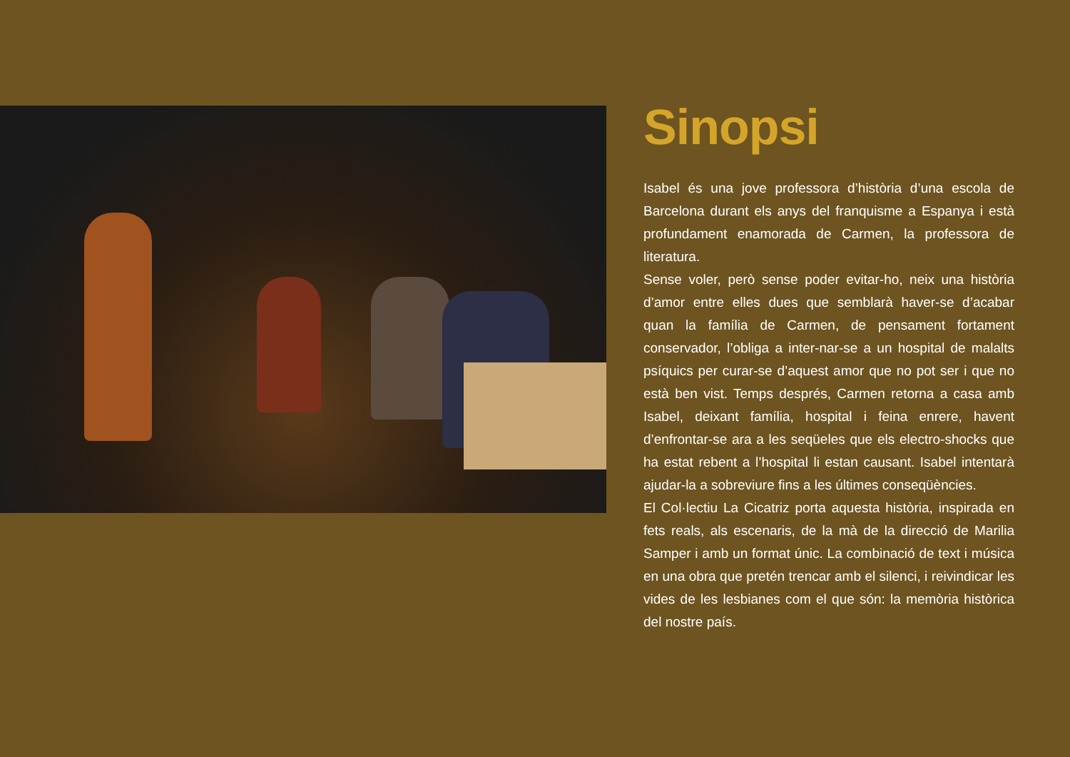Sinopsi
Isabel és una jove professora d’història d’una escola de Barcelona durant els anys del franquisme a Espanya i està profundament enamorada de Carmen, la professora de literatura.
Sense voler, però sense poder evitar-ho, neix una història d’amor entre elles dues que semblarà haver-se d’acabar quan la família de Carmen, de pensament fortament conservador, l’obliga a inter-nar-se a un hospital de malalts psíquics per curar-se d’aquest amor que no pot ser i que no està ben vist. Temps després, Carmen retorna a casa amb Isabel, deixant família, hospital i feina enrere, havent d’enfrontar-se ara a les seqüeles que els electro-shocks que ha estat rebent a l’hospital li estan causant. Isabel intentarà ajudar-la a sobreviure fins a les últimes conseqüències.
El Col·lectiu La Cicatriz porta aquesta història, inspirada en fets reals, als escenaris, de la mà de la direcció de Marilia Samper i amb un format únic. La combinació de text i música en una obra que pretén trencar amb el silenci, i reivindicar les vides de les lesbianes com el que són: la memòria històrica del nostre país.